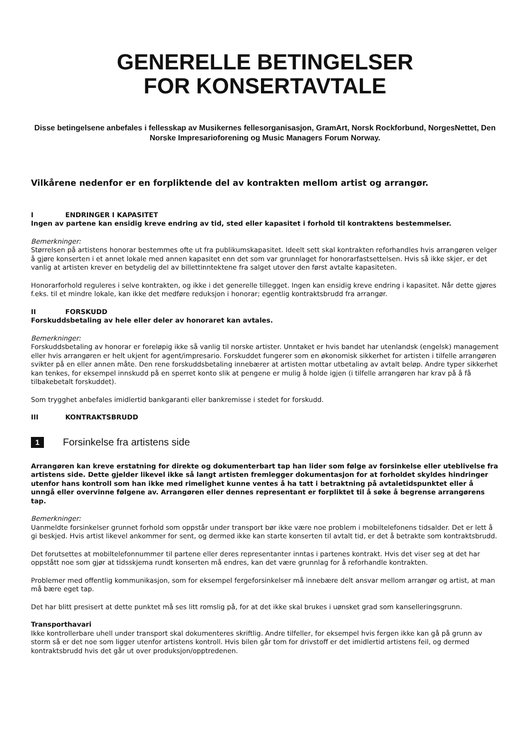GENERELLE BETINGELSER
FOR KONSERTAVTALE
Disse betingelsene anbefales i fellesskap av Musikernes fellesorganisasjon, GramArt, Norsk Rockforbund, NorgesNettet, Den Norske Impresarioforening og Music Managers Forum Norway.
Vilkårene nedenfor er en forpliktende del av kontrakten mellom artist og arrangør.
I ENDRINGER I KAPASITET
Ingen av partene kan ensidig kreve endring av tid, sted eller kapasitet i forhold til kontraktens bestemmelser.
Bemerkninger:
Størrelsen på artistens honorar bestemmes ofte ut fra publikumskapasitet. Ideelt sett skal kontrakten reforhandles hvis arrangøren velger å gjøre konserten i et annet lokale med annen kapasitet enn det som var grunnlaget for honorarfastsettelsen. Hvis så ikke skjer, er det vanlig at artisten krever en betydelig del av billettinntektene fra salget utover den først avtalte kapasiteten.
Honorarforhold reguleres i selve kontrakten, og ikke i det generelle tillegget. Ingen kan ensidig kreve endring i kapasitet. Når dette gjøres f.eks. til et mindre lokale, kan ikke det medføre reduksjon i honorar; egentlig kontraktsbrudd fra arrangør.
II FORSKUDD
Forskuddsbetaling av hele eller deler av honoraret kan avtales.
Bemerkninger:
Forskuddsbetaling av honorar er foreløpig ikke så vanlig til norske artister. Unntaket er hvis bandet har utenlandsk (engelsk) management eller hvis arrangøren er helt ukjent for agent/impresario. Forskuddet fungerer som en økonomisk sikkerhet for artisten i tilfelle arrangøren svikter på en eller annen måte. Den rene forskuddsbetaling innebærer at artisten mottar utbetaling av avtalt beløp. Andre typer sikkerhet kan tenkes, for eksempel innskudd på en sperret konto slik at pengene er mulig å holde igjen (i tilfelle arrangøren har krav på å få tilbakebetalt forskuddet).
Som trygghet anbefales imidlertid bankgaranti eller bankremisse i stedet for forskudd.
III KONTRAKTSBRUDD
1
Forsinkelse fra artistens side
Arrangøren kan kreve erstatning for direkte og dokumenterbart tap han lider som følge av forsinkelse eller uteblivelse fra artistens side. Dette gjelder likevel ikke så langt artisten fremlegger dokumentasjon for at forholdet skyldes hindringer utenfor hans kontroll som han ikke med rimelighet kunne ventes å ha tatt i betraktning på avtaletidspunktet eller å unngå eller overvinne følgene av. Arrangøren eller dennes representant er forpliktet til å søke å begrense arrangørens tap.
Bemerkninger:
Uanmeldte forsinkelser grunnet forhold som oppstår under transport bør ikke være noe problem i mobiltelefonens tidsalder. Det er lett å gi beskjed. Hvis artist likevel ankommer for sent, og dermed ikke kan starte konserten til avtalt tid, er det å betrakte som kontraktsbrudd.
Det forutsettes at mobiltelefonnummer til partene eller deres representanter inntas i partenes kontrakt. Hvis det viser seg at det har oppstått noe som gjør at tidsskjema rundt konserten må endres, kan det være grunnlag for å reforhandle kontrakten.
Problemer med offentlig kommunikasjon, som for eksempel fergeforsinkelser må innebære delt ansvar mellom arrangør og artist, at man må bære eget tap.
Det har blitt presisert at dette punktet må ses litt romslig på, for at det ikke skal brukes i uønsket grad som kanselleringsgrunn.
Transporthavari
Ikke kontrollerbare uhell under transport skal dokumenteres skriftlig. Andre tilfeller, for eksempel hvis fergen ikke kan gå på grunn av storm så er det noe som ligger utenfor artistens kontroll. Hvis bilen går tom for drivstoff er det imidlertid artistens feil, og dermed kontraktsbrudd hvis det går ut over produksjon/opptredenen.